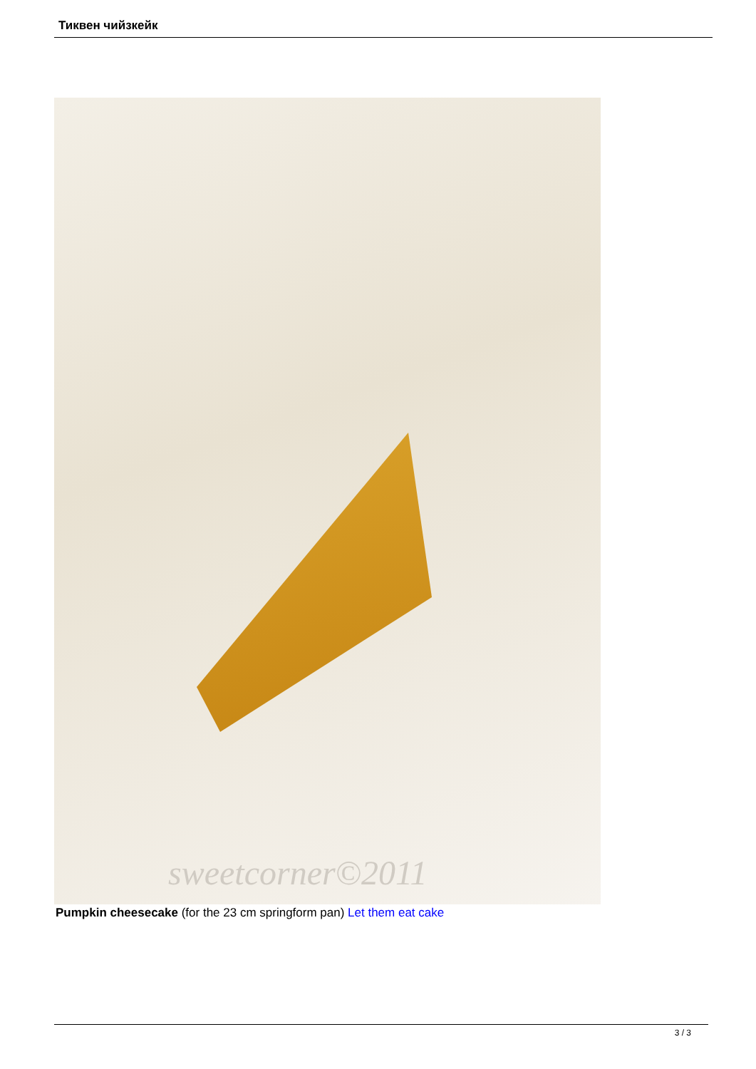Тиквен чийзкейк
sweetcorner©2011
Pumpkin cheesecake (for the 23 cm springform pan) Let them eat cake
3 / 3